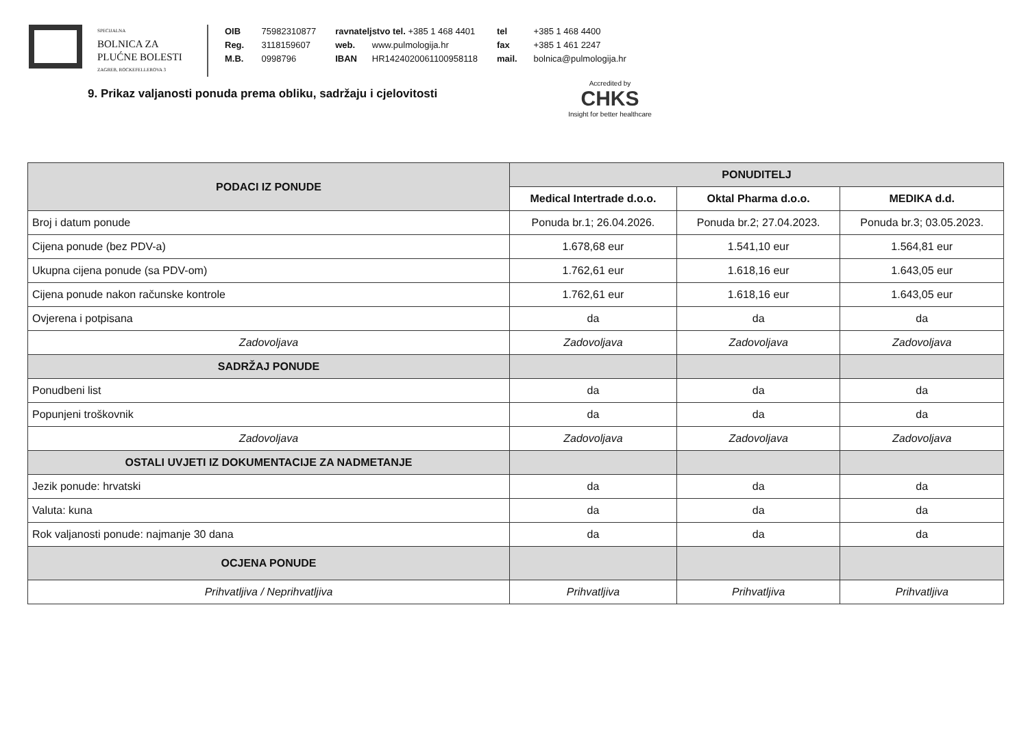SPECIJALNA
BOLNICA ZA
PLUĆNE BOLESTI
ZAGREB, ROCKEFELLEROVA 3
OIB 75982310877
Reg. 3118159607
M.B. 0998796
ravnateljstvo tel. +385 1 468 4401
web. www.pulmologija.hr
IBAN HR1424020061100958118
tel +385 1 468 4400
fax +385 1 461 2247
mail. bolnica@pulmologija.hr
Accredited by
CHKS
Insight for better healthcare
9. Prikaz valjanosti ponuda prema obliku, sadržaju i cjelovitosti
| PODACI IZ PONUDE | PONUDITELJ | | |
| --- | --- | --- | --- |
| | Medical Intertrade d.o.o. | Oktal Pharma d.o.o. | MEDIKA d.d. |
| Broj i datum ponude | Ponuda br.1; 26.04.2026. | Ponuda br.2; 27.04.2023. | Ponuda br.3; 03.05.2023. |
| Cijena ponude (bez PDV-a) | 1.678,68 eur | 1.541,10 eur | 1.564,81 eur |
| Ukupna cijena ponude (sa PDV-om) | 1.762,61 eur | 1.618,16 eur | 1.643,05 eur |
| Cijena ponude nakon računske kontrole | 1.762,61 eur | 1.618,16 eur | 1.643,05 eur |
| Ovjerena i potpisana | da | da | da |
| Zadovoljava | Zadovoljava | Zadovoljava | Zadovoljava |
| SADRŽAJ PONUDE | | | |
| Ponudbeni list | da | da | da |
| Popunjeni troškovnik | da | da | da |
| Zadovoljava | Zadovoljava | Zadovoljava | Zadovoljava |
| OSTALI UVJETI IZ DOKUMENTACIJE ZA NADMETANJE | | | |
| Jezik ponude: hrvatski | da | da | da |
| Valuta: kuna | da | da | da |
| Rok valjanosti ponude: najmanje 30 dana | da | da | da |
| OCJENA PONUDE | | | |
| Prihvatljiva / Neprihvatljiva | Prihvatljiva | Prihvatljiva | Prihvatljiva |